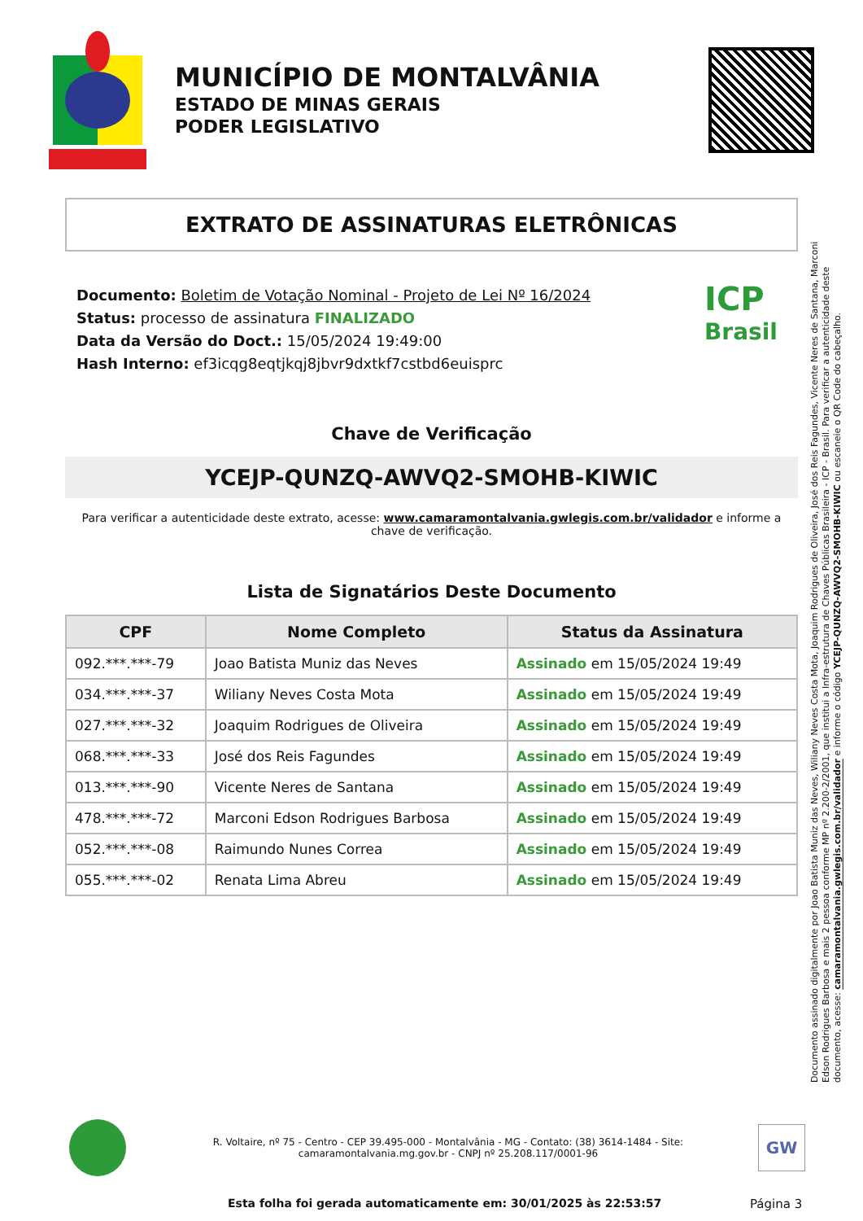MUNICÍPIO DE MONTALVÂNIA
ESTADO DE MINAS GERAIS
PODER LEGISLATIVO
EXTRATO DE ASSINATURAS ELETRÔNICAS
Documento: Boletim de Votação Nominal - Projeto de Lei Nº 16/2024
Status: processo de assinatura FINALIZADO
Data da Versão do Doct.: 15/05/2024 19:49:00
Hash Interno: ef3icqg8eqtjkqj8jbvr9dxtkf7cstbd6euisprc
ICP
Brasil
Chave de Verificação
YCEJP-QUNZQ-AWVQ2-SMOHB-KIWIC
Para verificar a autenticidade deste extrato, acesse: www.camaramontalvania.gwlegis.com.br/validador e informe a chave de verificação.
Lista de Signatários Deste Documento
| CPF | Nome Completo | Status da Assinatura |
| --- | --- | --- |
| 092.***.***-79 | Joao Batista Muniz das Neves | Assinado em 15/05/2024 19:49 |
| 034.***.***-37 | Wiliany Neves Costa Mota | Assinado em 15/05/2024 19:49 |
| 027.***.***-32 | Joaquim Rodrigues de Oliveira | Assinado em 15/05/2024 19:49 |
| 068.***.***-33 | José dos Reis Fagundes | Assinado em 15/05/2024 19:49 |
| 013.***.***-90 | Vicente Neres de Santana | Assinado em 15/05/2024 19:49 |
| 478.***.***-72 | Marconi Edson Rodrigues Barbosa | Assinado em 15/05/2024 19:49 |
| 052.***.***-08 | Raimundo Nunes Correa | Assinado em 15/05/2024 19:49 |
| 055.***.***-02 | Renata Lima Abreu | Assinado em 15/05/2024 19:49 |
Documento assinado digitalmente por Joao Batista Muniz das Neves, Wiliany Neves Costa Mota, Joaquim Rodrigues de Oliveira, José dos Reis Fagundes, Vicente Neres de Santana, Marconi Edson Rodrigues Barbosa e mais 2 pessoa conforme MP nº 2.200-2/2001, que institui a Infra-estrutura de Chaves Públicas Brasileira - ICP - Brasil. Para verificar a autenticidade deste documento, acesse: camaramontalvania.gwlegis.com.br/validador e informe o código YCEJP-QUNZQ-AWVQ2-SMOHB-KIWIC ou escaneie o QR Code do cabeçalho.
R. Voltaire, nº 75 - Centro - CEP 39.495-000 - Montalvânia - MG - Contato: (38) 3614-1484 - Site: camaramontalvania.mg.gov.br - CNPJ nº 25.208.117/0001-96
GW
Esta folha foi gerada automaticamente em: 30/01/2025 às 22:53:57
Página 3